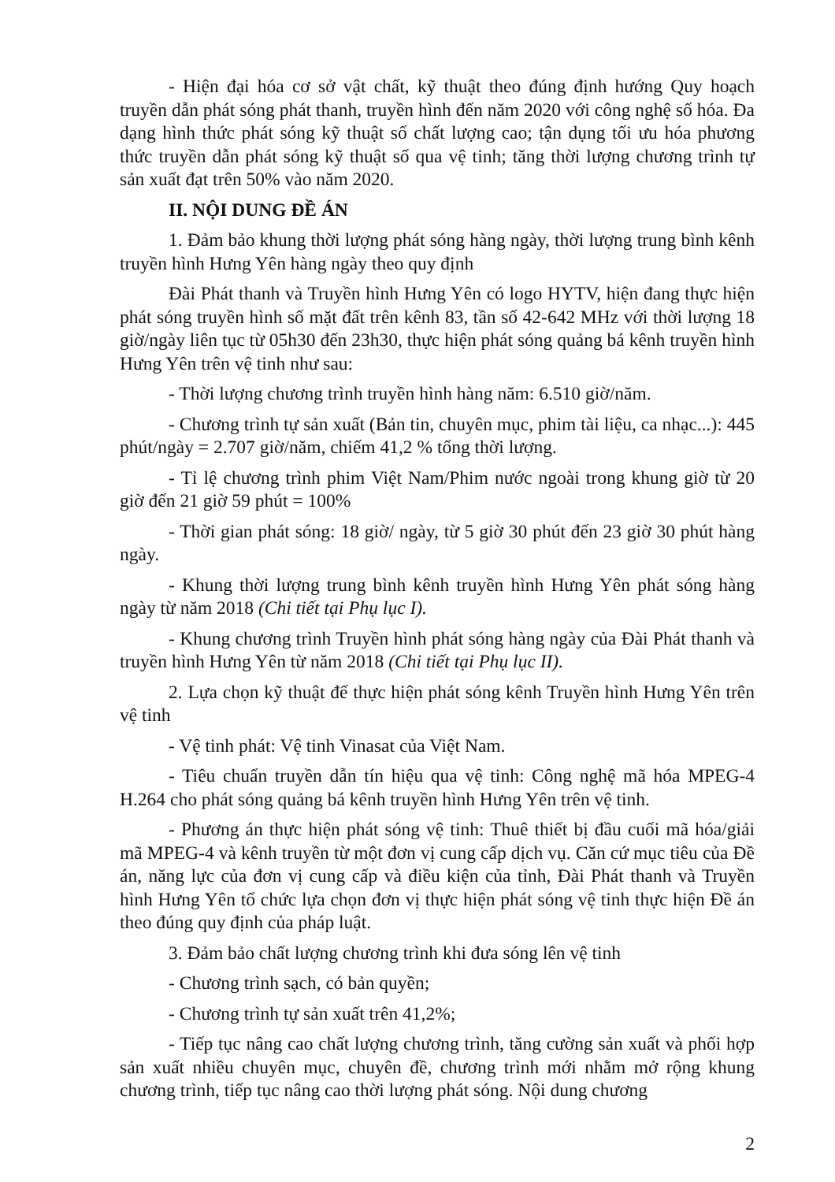- Hiện đại hóa cơ sở vật chất, kỹ thuật theo đúng định hướng Quy hoạch truyền dẫn phát sóng phát thanh, truyền hình đến năm 2020 với công nghệ số hóa. Đa dạng hình thức phát sóng kỹ thuật số chất lượng cao; tận dụng tối ưu hóa phương thức truyền dẫn phát sóng kỹ thuật số qua vệ tinh; tăng thời lượng chương trình tự sản xuất đạt trên 50% vào năm 2020.
II. NỘI DUNG ĐỀ ÁN
1. Đảm bảo khung thời lượng phát sóng hàng ngày, thời lượng trung bình kênh truyền hình Hưng Yên hàng ngày theo quy định
Đài Phát thanh và Truyền hình Hưng Yên có logo HYTV, hiện đang thực hiện phát sóng truyền hình số mặt đất trên kênh 83, tần số 42-642 MHz với thời lượng 18 giờ/ngày liên tục từ 05h30 đến 23h30, thực hiện phát sóng quảng bá kênh truyền hình Hưng Yên trên vệ tinh như sau:
- Thời lượng chương trình truyền hình hàng năm: 6.510 giờ/năm.
- Chương trình tự sản xuất (Bản tin, chuyên mục, phim tài liệu, ca nhạc...): 445 phút/ngày = 2.707 giờ/năm, chiếm 41,2 % tổng thời lượng.
- Tỉ lệ chương trình phim Việt Nam/Phim nước ngoài trong khung giờ từ 20 giờ đến 21 giờ 59 phút = 100%
- Thời gian phát sóng: 18 giờ/ ngày, từ 5 giờ 30 phút đến 23 giờ 30 phút hàng ngày.
- Khung thời lượng trung bình kênh truyền hình Hưng Yên phát sóng hàng ngày từ năm 2018 (Chi tiết tại Phụ lục I).
- Khung chương trình Truyền hình phát sóng hàng ngày của Đài Phát thanh và truyền hình Hưng Yên từ năm 2018 (Chi tiết tại Phụ lục II).
2. Lựa chọn kỹ thuật để thực hiện phát sóng kênh Truyền hình Hưng Yên trên vệ tinh
- Vệ tinh phát: Vệ tinh Vinasat của Việt Nam.
- Tiêu chuẩn truyền dẫn tín hiệu qua vệ tinh: Công nghệ mã hóa MPEG-4 H.264 cho phát sóng quảng bá kênh truyền hình Hưng Yên trên vệ tinh.
- Phương án thực hiện phát sóng vệ tinh: Thuê thiết bị đầu cuối mã hóa/giải mã MPEG-4 và kênh truyền từ một đơn vị cung cấp dịch vụ. Căn cứ mục tiêu của Đề án, năng lực của đơn vị cung cấp và điều kiện của tỉnh, Đài Phát thanh và Truyền hình Hưng Yên tổ chức lựa chọn đơn vị thực hiện phát sóng vệ tinh thực hiện Đề án theo đúng quy định của pháp luật.
3. Đảm bảo chất lượng chương trình khi đưa sóng lên vệ tinh
- Chương trình sạch, có bản quyền;
- Chương trình tự sản xuất trên 41,2%;
- Tiếp tục nâng cao chất lượng chương trình, tăng cường sản xuất và phối hợp sản xuất nhiều chuyên mục, chuyên đề, chương trình mới nhằm mở rộng khung chương trình, tiếp tục nâng cao thời lượng phát sóng. Nội dung chương
2